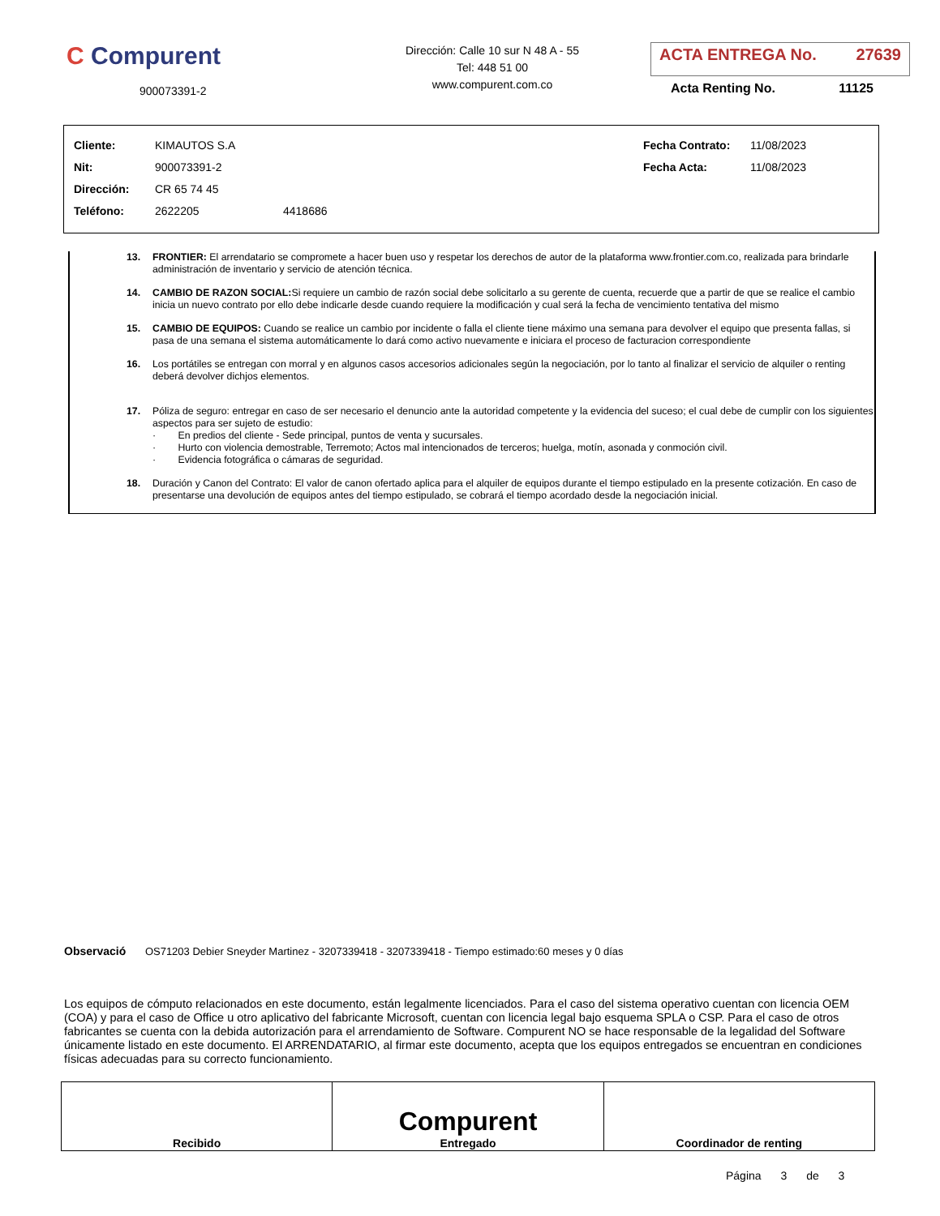C Compurent
900073391-2
Dirección: Calle 10 sur N 48 A - 55
Tel: 448 51 00
www.compurent.com.co
ACTA ENTREGA No. 27639
Acta Renting No. 11125
| Cliente: | KIMAUTOS S.A | | Fecha Contrato: | 11/08/2023 |
| Nit: | 900073391-2 | | Fecha Acta: | 11/08/2023 |
| Dirección: | CR 65 74 45 | | | |
| Teléfono: | 2622205 | 4418686 | | |
13. FRONTIER: El arrendatario se compromete a hacer buen uso y respetar los derechos de autor de la plataforma www.frontier.com.co, realizada para brindarle administración de inventario y servicio de atención técnica.
14. CAMBIO DE RAZON SOCIAL: Si requiere un cambio de razón social debe solicitarlo a su gerente de cuenta, recuerde que a partir de que se realice el cambio inicia un nuevo contrato por ello debe indicarle desde cuando requiere la modificación y cual será la fecha de vencimiento tentativa del mismo
15. CAMBIO DE EQUIPOS: Cuando se realice un cambio por incidente o falla el cliente tiene máximo una semana para devolver el equipo que presenta fallas, si pasa de una semana el sistema automáticamente lo dará como activo nuevamente e iniciara el proceso de facturacion correspondiente
16. Los portátiles se entregan con morral y en algunos casos accesorios adicionales según la negociación, por lo tanto al finalizar el servicio de alquiler o renting deberá devolver dichjos elementos.
17. Póliza de seguro: entregar en caso de ser necesario el denuncio ante la autoridad competente y la evidencia del suceso; el cual debe de cumplir con los siguientes aspectos para ser sujeto de estudio:
· En predios del cliente - Sede principal, puntos de venta y sucursales.
· Hurto con violencia demostrable, Terremoto; Actos mal intencionados de terceros; huelga, motín, asonada y conmoción civil.
· Evidencia fotográfica o cámaras de seguridad.
18. Duración y Canon del Contrato: El valor de canon ofertado aplica para el alquiler de equipos durante el tiempo estipulado en la presente cotización. En caso de presentarse una devolución de equipos antes del tiempo estipulado, se cobrará el tiempo acordado desde la negociación inicial.
Observació OS71203 Debier Sneyder Martinez - 3207339418 - 3207339418 - Tiempo estimado:60 meses y 0 días
Los equipos de cómputo relacionados en este documento, están legalmente licenciados. Para el caso del sistema operativo cuentan con licencia OEM (COA) y para el caso de Office u otro aplicativo del fabricante Microsoft, cuentan con licencia legal bajo esquema SPLA o CSP. Para el caso de otros fabricantes se cuenta con la debida autorización para el arrendamiento de Software. Compurent NO se hace responsable de la legalidad del Software únicamente listado en este documento. El ARRENDATARIO, al firmar este documento, acepta que los equipos entregados se encuentran en condiciones físicas adecuadas para su correcto funcionamiento.
| Recibido | Compurent Entregado | Coordinador de renting |
Página 3 de 3